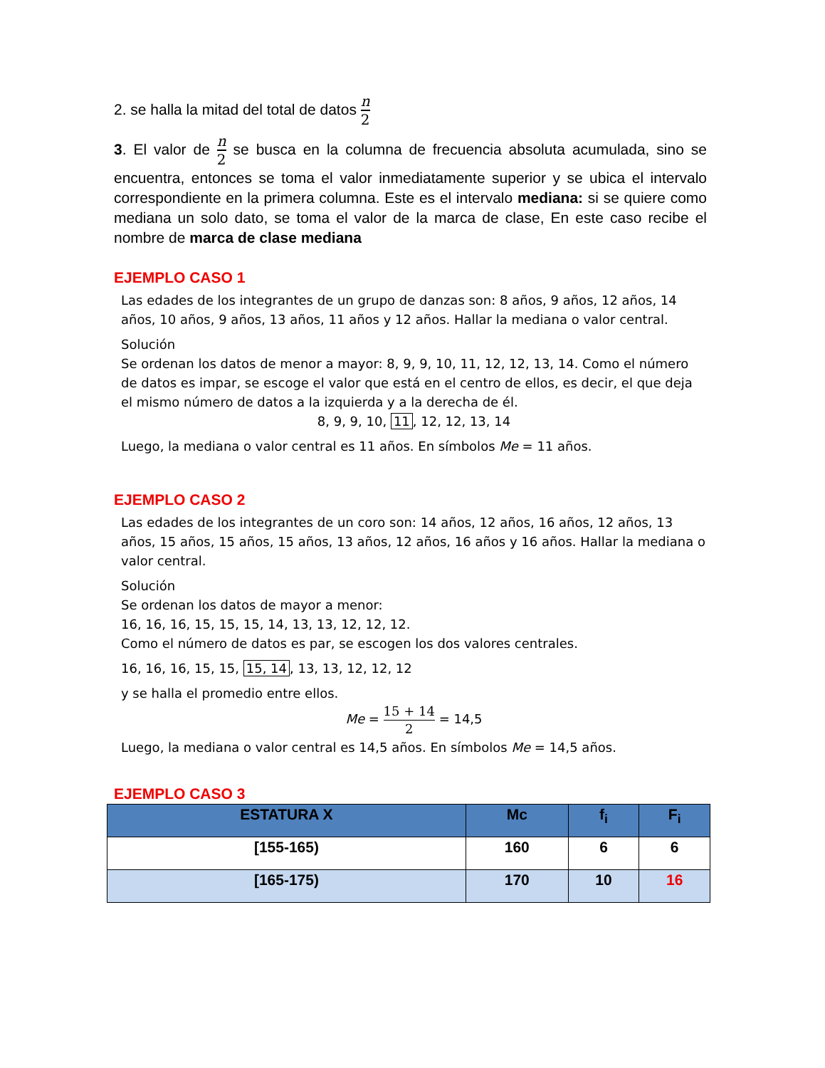2. se halla la mitad del total de datos n 2
3. El valor de n 2 se busca en la columna de frecuencia absoluta acumulada, sino se encuentra, entonces se toma el valor inmediatamente superior y se ubica el intervalo correspondiente en la primera columna. Este es el intervalo mediana: si se quiere como mediana un solo dato, se toma el valor de la marca de clase, En este caso recibe el nombre de marca de clase mediana
EJEMPLO CASO 1
Las edades de los integrantes de un grupo de danzas son: 8 años, 9 años, 12 años, 14 años, 10 años, 9 años, 13 años, 11 años y 12 años. Hallar la mediana o valor central.
Solución
Se ordenan los datos de menor a mayor: 8, 9, 9, 10, 11, 12, 12, 13, 14. Como el número de datos es impar, se escoge el valor que está en el centro de ellos, es decir, el que deja el mismo número de datos a la izquierda y a la derecha de él.
8, 9, 9, 10, 11, 12, 12, 13, 14
Luego, la mediana o valor central es 11 años. En símbolos Me = 11 años.
EJEMPLO CASO 2
Las edades de los integrantes de un coro son: 14 años, 12 años, 16 años, 12 años, 13 años, 15 años, 15 años, 15 años, 13 años, 12 años, 16 años y 16 años. Hallar la mediana o valor central.
Solución
Se ordenan los datos de mayor a menor:
16, 16, 16, 15, 15, 15, 14, 13, 13, 12, 12, 12.
Como el número de datos es par, se escogen los dos valores centrales.
16, 16, 16, 15, 15, 15, 14, 13, 13, 12, 12, 12
y se halla el promedio entre ellos.
Me = 15 + 14 2 = 14,5
Luego, la mediana o valor central es 14,5 años. En símbolos Me = 14,5 años.
EJEMPLO CASO 3
| ESTATURA X | Mc | f<sub>i</sub> | F<sub>i</sub> |
| --- | --- | --- | --- |
| [155-165) | 160 | 6 | 6 |
| [165-175) | 170 | 10 | 16 |